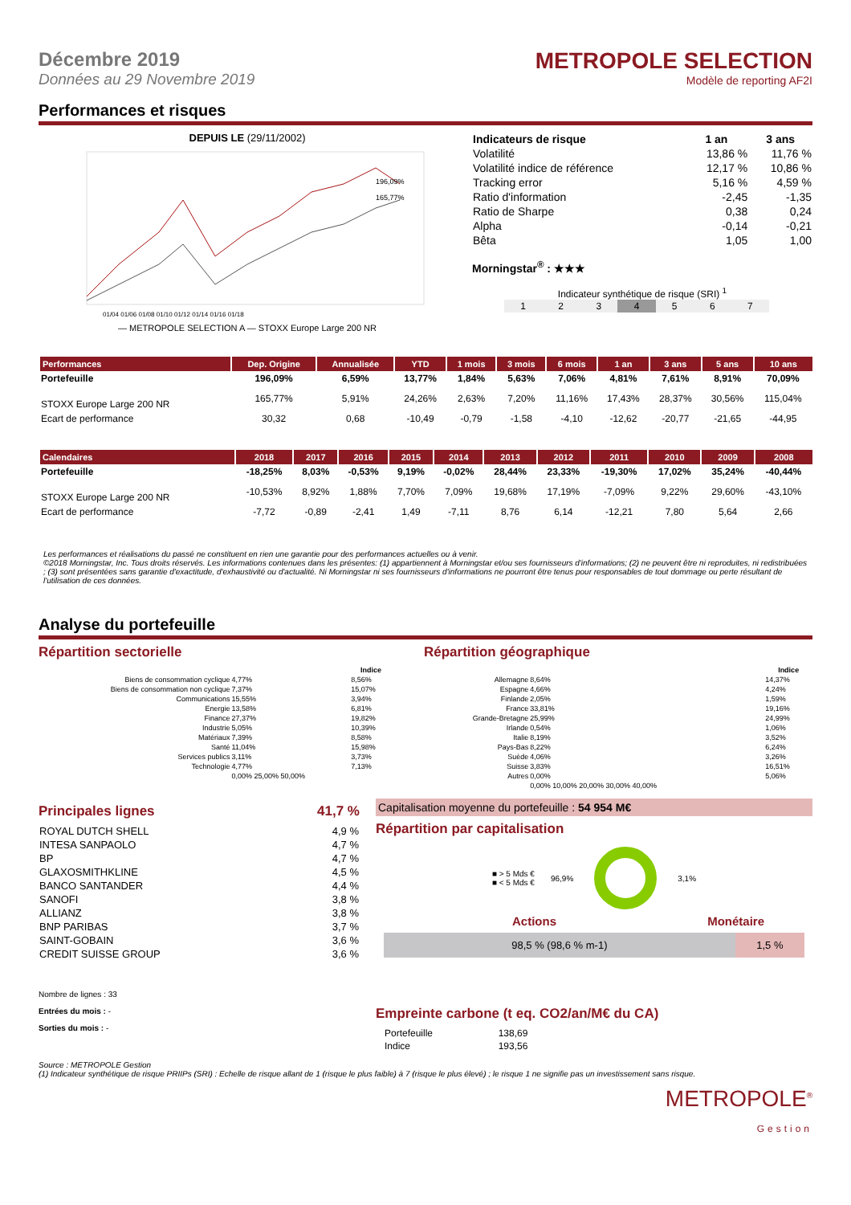Décembre 2019
Données au 29 Novembre 2019
METROPOLE SELECTION
Modèle de reporting AF2I
Performances et risques
DEPUIS LE (29/11/2002)
196,09%
165,77%
01/04 01/06 01/08 01/10 01/12 01/14 01/16 01/18
— METROPOLE SELECTION A — STOXX Europe Large 200 NR
| Indicateurs de risque | 1 an | 3 ans |
| --- | --- | --- |
| Volatilité | 13,86 % | 11,76 % |
| Volatilité indice de référence | 12,17 % | 10,86 % |
| Tracking error | 5,16 % | 4,59 % |
| Ratio d'information | -2,45 | -1,35 |
| Ratio de Sharpe | 0,38 | 0,24 |
| Alpha | -0,14 | -0,21 |
| Bêta | 1,05 | 1,00 |
Morningstar<sup>®</sup> : ★★★
Indicateur synthétique de risque (SRI) <sup>1</sup>
| 1 | 2 | 3 | 4 | 5 | 6 | 7 |
| Performances | Dep. Origine | Annualisée | YTD | 1 mois | 3 mois | 6 mois | 1 an | 3 ans | 5 ans | 10 ans |
| --- | --- | --- | --- | --- | --- | --- | --- | --- | --- | --- |
| Portefeuille | 196,09% | 6,59% | 13,77% | 1,84% | 5,63% | 7,06% | 4,81% | 7,61% | 8,91% | 70,09% |
| STOXX Europe Large 200 NR | 165,77% | 5,91% | 24,26% | 2,63% | 7,20% | 11,16% | 17,43% | 28,37% | 30,56% | 115,04% |
| Ecart de performance | 30,32 | 0,68 | -10,49 | -0,79 | -1,58 | -4,10 | -12,62 | -20,77 | -21,65 | -44,95 |
| Calendaires | 2018 | 2017 | 2016 | 2015 | 2014 | 2013 | 2012 | 2011 | 2010 | 2009 | 2008 |
| --- | --- | --- | --- | --- | --- | --- | --- | --- | --- | --- | --- |
| Portefeuille | -18,25% | 8,03% | -0,53% | 9,19% | -0,02% | 28,44% | 23,33% | -19,30% | 17,02% | 35,24% | -40,44% |
| STOXX Europe Large 200 NR | -10,53% | 8,92% | 1,88% | 7,70% | 7,09% | 19,68% | 17,19% | -7,09% | 9,22% | 29,60% | -43,10% |
| Ecart de performance | -7,72 | -0,89 | -2,41 | 1,49 | -7,11 | 8,76 | 6,14 | -12,21 | 7,80 | 5,64 | 2,66 |
Les performances et réalisations du passé ne constituent en rien une garantie pour des performances actuelles ou à venir.
©2018 Morningstar, Inc. Tous droits réservés. Les informations contenues dans les présentes: (1) appartiennent à Morningstar et/ou ses fournisseurs d'informations; (2) ne peuvent être ni reproduites, ni redistribuées ; (3) sont présentées sans garantie d'exactitude, d'exhaustivité ou d'actualité. Ni Morningstar ni ses fournisseurs d'informations ne pourront être tenus pour responsables de tout dommage ou perte résultant de l'utilisation de ces données.
Analyse du portefeuille
Répartition sectorielle
| | | Indice |
| --- | --- | --- |
| Biens de consommation cyclique | 4,77% | 8,56% |
| Biens de consommation non cyclique | 7,37% | 15,07% |
| Communications | 15,55% | 3,94% |
| Energie | 13,58% | 6,81% |
| Finance | 27,37% | 19,82% |
| Industrie | 5,05% | 10,39% |
| Matériaux | 7,39% | 8,58% |
| Santé | 11,04% | 15,98% |
| Services publics | 3,11% | 3,73% |
| Technologie | 4,77% | 7,13% |
| | 0,00% 25,00% 50,00% | |
Répartition géographique
| | | Indice |
| --- | --- | --- |
| Allemagne | 8,64% | 14,37% |
| Espagne | 4,66% | 4,24% |
| Finlande | 2,05% | 1,59% |
| France | 33,81% | 19,16% |
| Grande-Bretagne | 25,99% | 24,99% |
| Irlande | 0,54% | 1,06% |
| Italie | 8,19% | 3,52% |
| Pays-Bas | 8,22% | 6,24% |
| Suède | 4,06% | 3,26% |
| Suisse | 3,83% | 16,51% |
| Autres | 0,00% | 5,06% |
| | 0,00% 10,00% 20,00% 30,00% 40,00% | |
Principales lignes 41,7 %
| ROYAL DUTCH SHELL | 4,9 % |
| INTESA SANPAOLO | 4,7 % |
| BP | 4,7 % |
| GLAXOSMITHKLINE | 4,5 % |
| BANCO SANTANDER | 4,4 % |
| SANOFI | 3,8 % |
| ALLIANZ | 3,8 % |
| BNP PARIBAS | 3,7 % |
| SAINT-GOBAIN | 3,6 % |
| CREDIT SUISSE GROUP | 3,6 % |
Nombre de lignes : 33
Entrées du mois : -
Sorties du mois : -
Capitalisation moyenne du portefeuille : 54 954 M€
Répartition par capitalisation
■ > 5 Mds €
■ < 5 Mds €
96,9% 3,1%
Actions Monétaire
98,5 % (98,6 % m-1) 1,5 %
Empreinte carbone (t eq. CO2/an/M€ du CA)
| Portefeuille | 138,69 |
| Indice | 193,56 |
Source : METROPOLE Gestion
(1) Indicateur synthétique de risque PRIIPs (SRI) : Echelle de risque allant de 1 (risque le plus faible) à 7 (risque le plus élevé) ; le risque 1 ne signifie pas un investissement sans risque.
METROPOLE<sup>®</sup>
Gestion